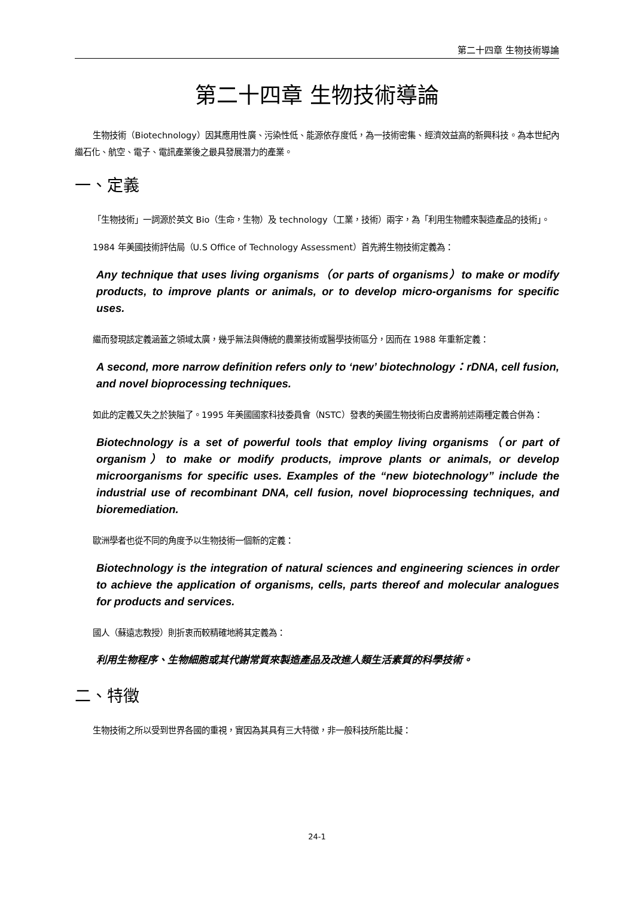第二十四章 生物技術導論
第二十四章 生物技術導論
生物技術（Biotechnology）因其應用性廣、污染性低、能源依存度低，為一技術密集、經濟效益高的新興科技。為本世紀內繼石化、航空、電子、電訊產業後之最具發展潛力的產業。
一、定義
「生物技術」一詞源於英文 Bio（生命，生物）及 technology（工業，技術）兩字，為「利用生物體來製造產品的技術」。
1984 年美國技術評估局（U.S Office of Technology Assessment）首先將生物技術定義為：
Any technique that uses living organisms（or parts of organisms）to make or modify products, to improve plants or animals, or to develop micro-organisms for specific uses.
繼而發現該定義涵蓋之領域太廣，幾乎無法與傳統的農業技術或醫學技術區分，因而在 1988 年重新定義：
A second, more narrow definition refers only to ‘new’ biotechnology：rDNA, cell fusion, and novel bioprocessing techniques.
如此的定義又失之於狹隘了。1995 年美國國家科技委員會（NSTC）發表的美國生物技術白皮書將前述兩種定義合併為：
Biotechnology is a set of powerful tools that employ living organisms（or part of organism）to make or modify products, improve plants or animals, or develop microorganisms for specific uses. Examples of the “new biotechnology” include the industrial use of recombinant DNA, cell fusion, novel bioprocessing techniques, and bioremediation.
歐洲學者也從不同的角度予以生物技術一個新的定義：
Biotechnology is the integration of natural sciences and engineering sciences in order to achieve the application of organisms, cells, parts thereof and molecular analogues for products and services.
國人（蘇遠志教授）則折衷而較精確地將其定義為：
利用生物程序、生物細胞或其代謝常質來製造產品及改進人類生活素質的科學技術。
二、特徵
生物技術之所以受到世界各國的重視，實因為其具有三大特徵，非一般科技所能比擬：
24-1